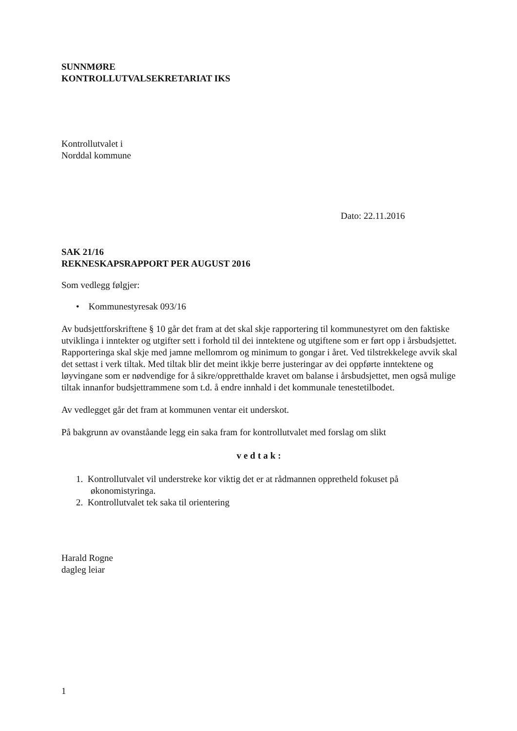SUNNMØRE
KONTROLLUTVALSEKRETARIAT IKS
Kontrollutvalet i
Norddal kommune
Dato: 22.11.2016
SAK 21/16
REKNESKAPSRAPPORT PER AUGUST 2016
Som vedlegg følgjer:
• Kommunestyresak 093/16
Av budsjettforskriftene § 10 går det fram at det skal skje rapportering til kommunestyret om den faktiske utviklinga i inntekter og utgifter sett i forhold til dei inntektene og utgiftene som er ført opp i årsbudsjettet. Rapporteringa skal skje med jamne mellomrom og minimum to gongar i året. Ved tilstrekkelege avvik skal det settast i verk tiltak. Med tiltak blir det meint ikkje berre justeringar av dei oppførte inntektene og løyvingane som er nødvendige for å sikre/oppretthalde kravet om balanse i årsbudsjettet, men også mulige tiltak innanfor budsjettrammene som t.d. å endre innhald i det kommunale tenestetilbodet.
Av vedlegget går det fram at kommunen ventar eit underskot.
På bakgrunn av ovanståande legg ein saka fram for kontrollutvalet med forslag om slikt
vedtak:
1. Kontrollutvalet vil understreke kor viktig det er at rådmannen oppretheld fokuset på
økonomistyringa.
2. Kontrollutvalet tek saka til orientering
Harald Rogne
dagleg leiar
1